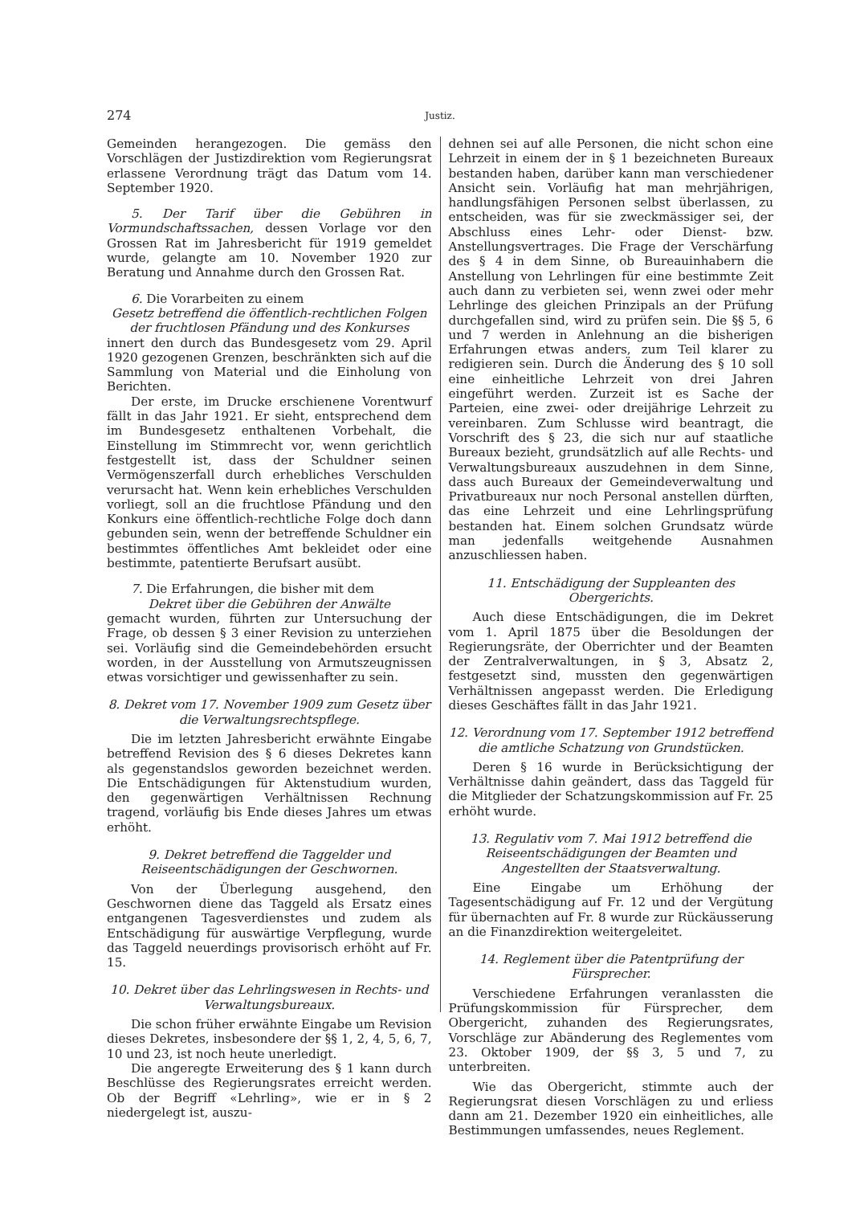274
Justiz.
Gemeinden herangezogen. Die gemäss den Vorschlägen der Justizdirektion vom Regierungsrat erlassene Verordnung trägt das Datum vom 14. September 1920.
5. Der Tarif über die Gebühren in Vormundschaftssachen, dessen Vorlage vor den Grossen Rat im Jahresbericht für 1919 gemeldet wurde, gelangte am 10. November 1920 zur Beratung und Annahme durch den Grossen Rat.
6. Die Vorarbeiten zu einem
Gesetz betreffend die öffentlich-rechtlichen Folgen der fruchtlosen Pfändung und des Konkurses
innert den durch das Bundesgesetz vom 29. April 1920 gezogenen Grenzen, beschränkten sich auf die Sammlung von Material und die Einholung von Berichten.
Der erste, im Drucke erschienene Vorentwurf fällt in das Jahr 1921. Er sieht, entsprechend dem im Bundesgesetz enthaltenen Vorbehalt, die Einstellung im Stimmrecht vor, wenn gerichtlich festgestellt ist, dass der Schuldner seinen Vermögenszerfall durch erhebliches Verschulden verursacht hat. Wenn kein erhebliches Verschulden vorliegt, soll an die fruchtlose Pfändung und den Konkurs eine öffentlich-rechtliche Folge doch dann gebunden sein, wenn der betreffende Schuldner ein bestimmtes öffentliches Amt bekleidet oder eine bestimmte, patentierte Berufsart ausübt.
7. Die Erfahrungen, die bisher mit dem
Dekret über die Gebühren der Anwälte
gemacht wurden, führten zur Untersuchung der Frage, ob dessen § 3 einer Revision zu unterziehen sei. Vorläufig sind die Gemeindebehörden ersucht worden, in der Ausstellung von Armutszeugnissen etwas vorsichtiger und gewissenhafter zu sein.
8. Dekret vom 17. November 1909 zum Gesetz über die Verwaltungsrechtspflege.
Die im letzten Jahresbericht erwähnte Eingabe betreffend Revision des § 6 dieses Dekretes kann als gegenstandslos geworden bezeichnet werden. Die Entschädigungen für Aktenstudium wurden, den gegenwärtigen Verhältnissen Rechnung tragend, vorläufig bis Ende dieses Jahres um etwas erhöht.
9. Dekret betreffend die Taggelder und Reiseentschädigungen der Geschwornen.
Von der Überlegung ausgehend, den Geschwornen diene das Taggeld als Ersatz eines entgangenen Tagesverdienstes und zudem als Entschädigung für auswärtige Verpflegung, wurde das Taggeld neuerdings provisorisch erhöht auf Fr. 15.
10. Dekret über das Lehrlingswesen in Rechts- und Verwaltungsbureaux.
Die schon früher erwähnte Eingabe um Revision dieses Dekretes, insbesondere der §§ 1, 2, 4, 5, 6, 7, 10 und 23, ist noch heute unerledigt.
Die angeregte Erweiterung des § 1 kann durch Beschlüsse des Regierungsrates erreicht werden. Ob der Begriff «Lehrling», wie er in § 2 niedergelegt ist, auszu-
dehnen sei auf alle Personen, die nicht schon eine Lehrzeit in einem der in § 1 bezeichneten Bureaux bestanden haben, darüber kann man verschiedener Ansicht sein. Vorläufig hat man mehrjährigen, handlungsfähigen Personen selbst überlassen, zu entscheiden, was für sie zweckmässiger sei, der Abschluss eines Lehr- oder Dienst- bzw. Anstellungsvertrages. Die Frage der Verschärfung des § 4 in dem Sinne, ob Bureauinhabern die Anstellung von Lehrlingen für eine bestimmte Zeit auch dann zu verbieten sei, wenn zwei oder mehr Lehrlinge des gleichen Prinzipals an der Prüfung durchgefallen sind, wird zu prüfen sein. Die §§ 5, 6 und 7 werden in Anlehnung an die bisherigen Erfahrungen etwas anders, zum Teil klarer zu redigieren sein. Durch die Änderung des § 10 soll eine einheitliche Lehrzeit von drei Jahren eingeführt werden. Zurzeit ist es Sache der Parteien, eine zwei- oder dreijährige Lehrzeit zu vereinbaren. Zum Schlusse wird beantragt, die Vorschrift des § 23, die sich nur auf staatliche Bureaux bezieht, grundsätzlich auf alle Rechts- und Verwaltungsbureaux auszudehnen in dem Sinne, dass auch Bureaux der Gemeindeverwaltung und Privatbureaux nur noch Personal anstellen dürften, das eine Lehrzeit und eine Lehrlingsprüfung bestanden hat. Einem solchen Grundsatz würde man jedenfalls weitgehende Ausnahmen anzuschliessen haben.
11. Entschädigung der Suppleanten des Obergerichts.
Auch diese Entschädigungen, die im Dekret vom 1. April 1875 über die Besoldungen der Regierungsräte, der Oberrichter und der Beamten der Zentralverwaltungen, in § 3, Absatz 2, festgesetzt sind, mussten den gegenwärtigen Verhältnissen angepasst werden. Die Erledigung dieses Geschäftes fällt in das Jahr 1921.
12. Verordnung vom 17. September 1912 betreffend die amtliche Schatzung von Grundstücken.
Deren § 16 wurde in Berücksichtigung der Verhältnisse dahin geändert, dass das Taggeld für die Mitglieder der Schatzungskommission auf Fr. 25 erhöht wurde.
13. Regulativ vom 7. Mai 1912 betreffend die Reiseentschädigungen der Beamten und Angestellten der Staatsverwaltung.
Eine Eingabe um Erhöhung der Tagesentschädigung auf Fr. 12 und der Vergütung für übernachten auf Fr. 8 wurde zur Rückäusserung an die Finanzdirektion weitergeleitet.
14. Reglement über die Patentprüfung der Fürsprecher.
Verschiedene Erfahrungen veranlassten die Prüfungskommission für Fürsprecher, dem Obergericht, zuhanden des Regierungsrates, Vorschläge zur Abänderung des Reglementes vom 23. Oktober 1909, der §§ 3, 5 und 7, zu unterbreiten.
Wie das Obergericht, stimmte auch der Regierungsrat diesen Vorschlägen zu und erliess dann am 21. Dezember 1920 ein einheitliches, alle Bestimmungen umfassendes, neues Reglement.